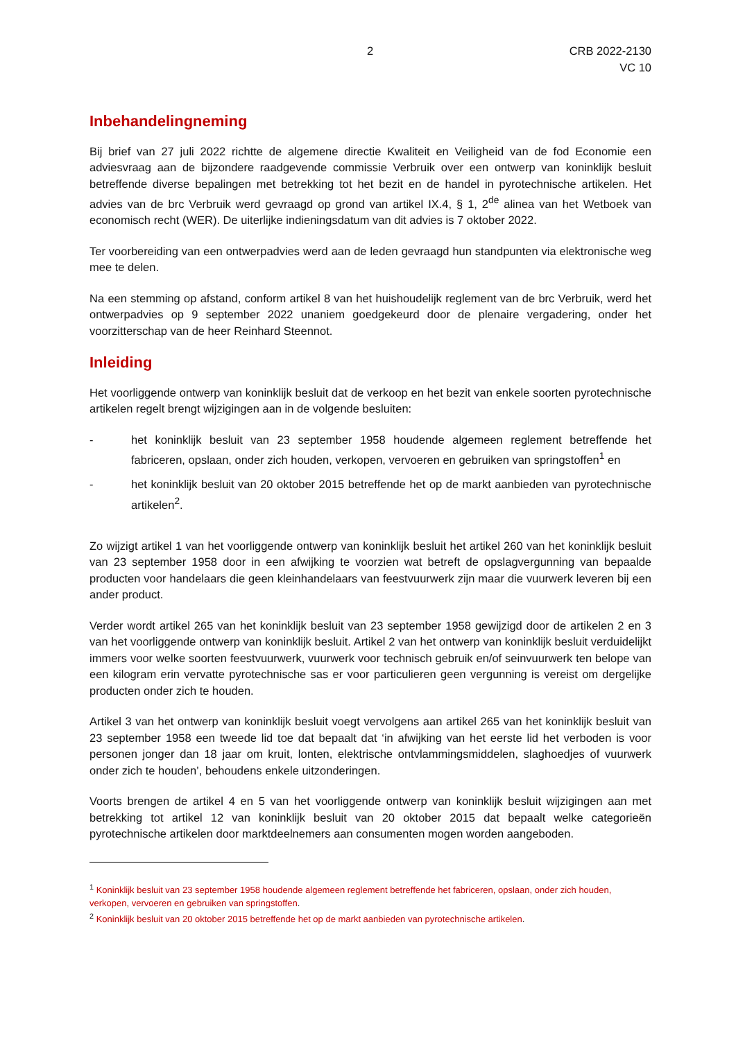2 CRB 2022-2130
VC 10
Inbehandelingneming
Bij brief van 27 juli 2022 richtte de algemene directie Kwaliteit en Veiligheid van de fod Economie een adviesvraag aan de bijzondere raadgevende commissie Verbruik over een ontwerp van koninklijk besluit betreffende diverse bepalingen met betrekking tot het bezit en de handel in pyrotechnische artikelen. Het advies van de brc Verbruik werd gevraagd op grond van artikel IX.4, § 1, 2<sup>de</sup> alinea van het Wetboek van economisch recht (WER). De uiterlijke indieningsdatum van dit advies is 7 oktober 2022.
Ter voorbereiding van een ontwerpadvies werd aan de leden gevraagd hun standpunten via elektronische weg mee te delen.
Na een stemming op afstand, conform artikel 8 van het huishoudelijk reglement van de brc Verbruik, werd het ontwerpadvies op 9 september 2022 unaniem goedgekeurd door de plenaire vergadering, onder het voorzitterschap van de heer Reinhard Steennot.
Inleiding
Het voorliggende ontwerp van koninklijk besluit dat de verkoop en het bezit van enkele soorten pyrotechnische artikelen regelt brengt wijzigingen aan in de volgende besluiten:
- het koninklijk besluit van 23 september 1958 houdende algemeen reglement betreffende het fabriceren, opslaan, onder zich houden, verkopen, vervoeren en gebruiken van springstoffen<sup>1</sup> en
- het koninklijk besluit van 20 oktober 2015 betreffende het op de markt aanbieden van pyrotechnische artikelen<sup>2</sup>.
Zo wijzigt artikel 1 van het voorliggende ontwerp van koninklijk besluit het artikel 260 van het koninklijk besluit van 23 september 1958 door in een afwijking te voorzien wat betreft de opslagvergunning van bepaalde producten voor handelaars die geen kleinhandelaars van feestvuurwerk zijn maar die vuurwerk leveren bij een ander product.
Verder wordt artikel 265 van het koninklijk besluit van 23 september 1958 gewijzigd door de artikelen 2 en 3 van het voorliggende ontwerp van koninklijk besluit. Artikel 2 van het ontwerp van koninklijk besluit verduidelijkt immers voor welke soorten feestvuurwerk, vuurwerk voor technisch gebruik en/of seinvuurwerk ten belope van een kilogram erin vervatte pyrotechnische sas er voor particulieren geen vergunning is vereist om dergelijke producten onder zich te houden.
Artikel 3 van het ontwerp van koninklijk besluit voegt vervolgens aan artikel 265 van het koninklijk besluit van 23 september 1958 een tweede lid toe dat bepaalt dat ‘in afwijking van het eerste lid het verboden is voor personen jonger dan 18 jaar om kruit, lonten, elektrische ontvlammingsmiddelen, slaghoedjes of vuurwerk onder zich te houden’, behoudens enkele uitzonderingen.
Voorts brengen de artikel 4 en 5 van het voorliggende ontwerp van koninklijk besluit wijzigingen aan met betrekking tot artikel 12 van koninklijk besluit van 20 oktober 2015 dat bepaalt welke categorieën pyrotechnische artikelen door marktdeelnemers aan consumenten mogen worden aangeboden.
<sup>1</sup> Koninklijk besluit van 23 september 1958 houdende algemeen reglement betreffende het fabriceren, opslaan, onder zich houden, verkopen, vervoeren en gebruiken van springstoffen.
<sup>2</sup> Koninklijk besluit van 20 oktober 2015 betreffende het op de markt aanbieden van pyrotechnische artikelen.